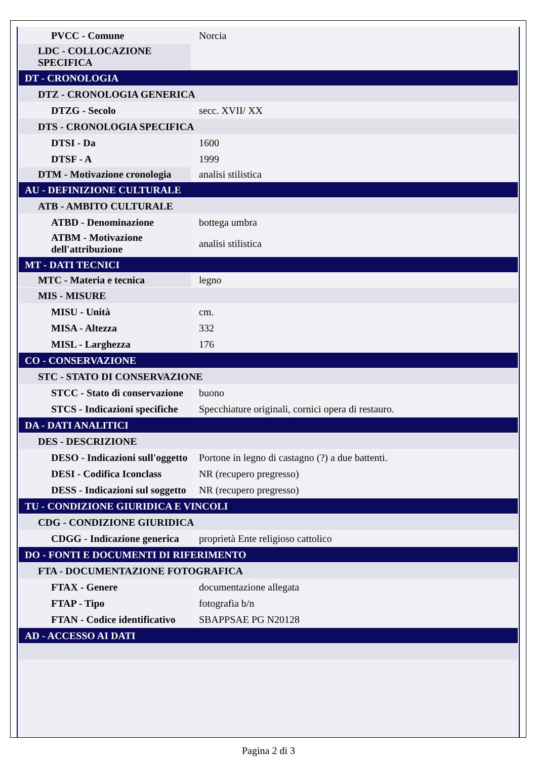| PVCC - Comune | Norcia |
| LDC - COLLOCAZIONE SPECIFICA | |
| DT - CRONOLOGIA | |
| DTZ - CRONOLOGIA GENERICA | |
| DTZG - Secolo | secc. XVII/ XX |
| DTS - CRONOLOGIA SPECIFICA | |
| DTSI - Da | 1600 |
| DTSF - A | 1999 |
| DTM - Motivazione cronologia | analisi stilistica |
| AU - DEFINIZIONE CULTURALE | |
| ATB - AMBITO CULTURALE | |
| ATBD - Denominazione | bottega umbra |
| ATBM - Motivazione dell'attribuzione | analisi stilistica |
| MT - DATI TECNICI | |
| MTC - Materia e tecnica | legno |
| MIS - MISURE | |
| MISU - Unità | cm. |
| MISA - Altezza | 332 |
| MISL - Larghezza | 176 |
| CO - CONSERVAZIONE | |
| STC - STATO DI CONSERVAZIONE | |
| STCC - Stato di conservazione | buono |
| STCS - Indicazioni specifiche | Specchiature originali, cornici opera di restauro. |
| DA - DATI ANALITICI | |
| DES - DESCRIZIONE | |
| DESO - Indicazioni sull'oggetto | Portone in legno di castagno (?) a due battenti. |
| DESI - Codifica Iconclass | NR (recupero pregresso) |
| DESS - Indicazioni sul soggetto | NR (recupero pregresso) |
| TU - CONDIZIONE GIURIDICA E VINCOLI | |
| CDG - CONDIZIONE GIURIDICA | |
| CDGG - Indicazione generica | proprietà Ente religioso cattolico |
| DO - FONTI E DOCUMENTI DI RIFERIMENTO | |
| FTA - DOCUMENTAZIONE FOTOGRAFICA | |
| FTAX - Genere | documentazione allegata |
| FTAP - Tipo | fotografia b/n |
| FTAN - Codice identificativo | SBAPPSAE PG N20128 |
| AD - ACCESSO AI DATI | |
Pagina 2 di 3